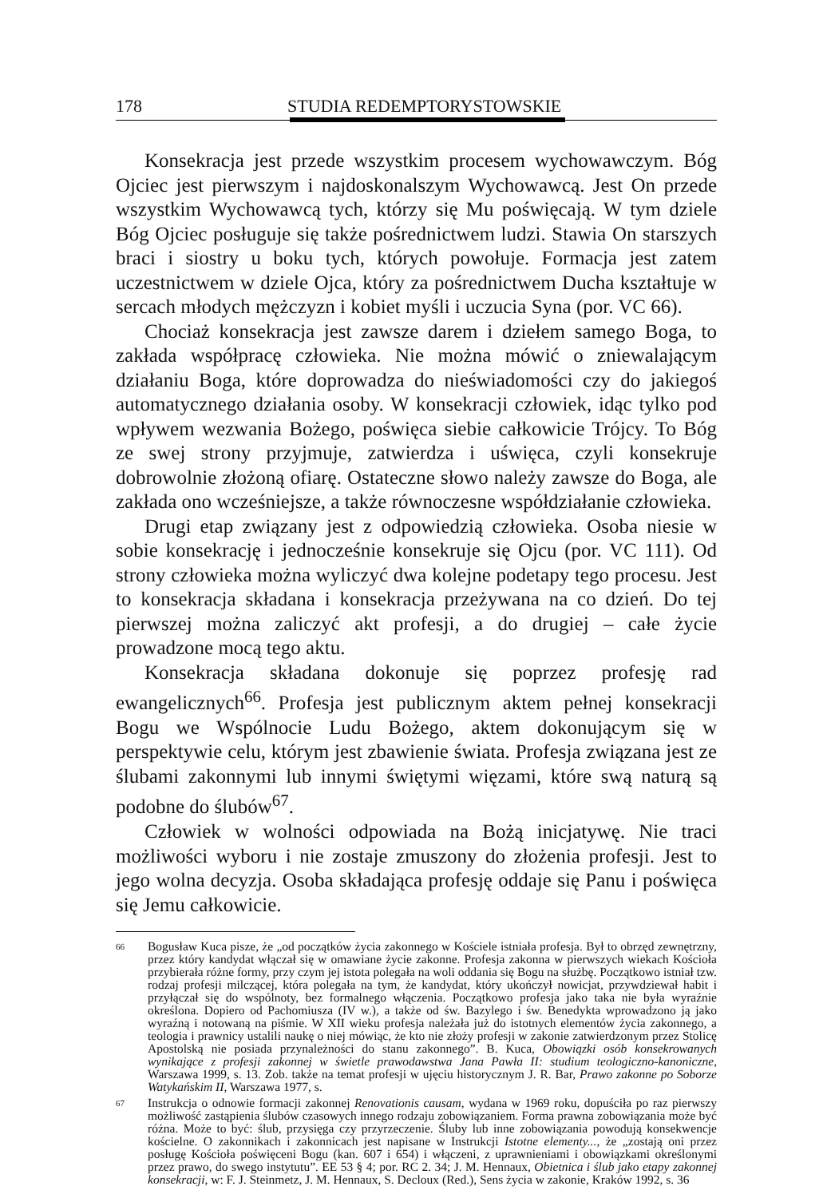178 STUDIA REDEMPTORYSTOWSKIE
Konsekracja jest przede wszystkim procesem wychowawczym. Bóg Ojciec jest pierwszym i najdoskonalszym Wychowawcą. Jest On przede wszystkim Wychowawcą tych, którzy się Mu poświęcają. W tym dziele Bóg Ojciec posługuje się także pośrednictwem ludzi. Stawia On starszych braci i siostry u boku tych, których powołuje. Formacja jest zatem uczestnictwem w dziele Ojca, który za pośrednictwem Ducha kształtuje w sercach młodych mężczyzn i kobiet myśli i uczucia Syna (por. VC 66).
Chociaż konsekracja jest zawsze darem i dziełem samego Boga, to zakłada współpracę człowieka. Nie można mówić o zniewalającym działaniu Boga, które doprowadza do nieświadomości czy do jakiegoś automatycznego działania osoby. W konsekracji człowiek, idąc tylko pod wpływem wezwania Bożego, poświęca siebie całkowicie Trójcy. To Bóg ze swej strony przyjmuje, zatwierdza i uświęca, czyli konsekruje dobrowolnie złożoną ofiarę. Ostateczne słowo należy zawsze do Boga, ale zakłada ono wcześniejsze, a także równoczesne współdziałanie człowieka.
Drugi etap związany jest z odpowiedzią człowieka. Osoba niesie w sobie konsekrację i jednocześnie konsekruje się Ojcu (por. VC 111). Od strony człowieka można wyliczyć dwa kolejne podetapy tego procesu. Jest to konsekracja składana i konsekracja przeżywana na co dzień. Do tej pierwszej można zaliczyć akt profesji, a do drugiej – całe życie prowadzone mocą tego aktu.
Konsekracja składana dokonuje się poprzez profesję rad ewangelicznych<sup>66</sup>. Profesja jest publicznym aktem pełnej konsekracji Bogu we Wspólnocie Ludu Bożego, aktem dokonującym się w perspektywie celu, którym jest zbawienie świata. Profesja związana jest ze ślubami zakonnymi lub innymi świętymi więzami, które swą naturą są podobne do ślubów<sup>67</sup>.
Człowiek w wolności odpowiada na Bożą inicjatywę. Nie traci możliwości wyboru i nie zostaje zmuszony do złożenia profesji. Jest to jego wolna decyzja. Osoba składająca profesję oddaje się Panu i poświęca się Jemu całkowicie.
66 Bogusław Kuca pisze, że „od początków życia zakonnego w Kościele istniała profesja. Był to obrzęd zewnętrzny, przez który kandydat włączał się w omawiane życie zakonne. Profesja zakonna w pierwszych wiekach Kościoła przybierała różne formy, przy czym jej istota polegała na woli oddania się Bogu na służbę. Początkowo istniał tzw. rodzaj profesji milczącej, która polegała na tym, że kandydat, który ukończył nowicjat, przywdziewał habit i przyłączał się do wspólnoty, bez formalnego włączenia. Początkowo profesja jako taka nie była wyraźnie określona. Dopiero od Pachomiusza (IV w.), a także od św. Bazylego i św. Benedykta wprowadzono ją jako wyraźną i notowaną na piśmie. W XII wieku profesja należała już do istotnych elementów życia zakonnego, a teologia i prawnicy ustalili naukę o niej mówiąc, że kto nie złoży profesji w zakonie zatwierdzonym przez Stolicę Apostolską nie posiada przynależności do stanu zakonnego”. B. Kuca, Obowiązki osób konsekrowanych wynikające z profesji zakonnej w świetle prawodawstwa Jana Pawła II: studium teologiczno-kanoniczne, Warszawa 1999, s. 13. Zob. także na temat profesji w ujęciu historycznym J. R. Bar, Prawo zakonne po Soborze Watykańskim II, Warszawa 1977, s.
67 Instrukcja o odnowie formacji zakonnej Renovationis causam, wydana w 1969 roku, dopuściła po raz pierwszy możliwość zastąpienia ślubów czasowych innego rodzaju zobowiązaniem. Forma prawna zobowiązania może być różna. Może to być: ślub, przysięga czy przyrzeczenie. Śluby lub inne zobowiązania powodują konsekwencje kościelne. O zakonnikach i zakonnicach jest napisane w Instrukcji Istotne elementy..., że „zostają oni przez posługę Kościoła poświęceni Bogu (kan. 607 i 654) i włączeni, z uprawnieniami i obowiązkami określonymi przez prawo, do swego instytutu”. EE 53 § 4; por. RC 2. 34; J. M. Hennaux, Obietnica i ślub jako etapy zakonnej konsekracji, w: F. J. Steinmetz, J. M. Hennaux, S. Decloux (Red.), Sens życia w zakonie, Kraków 1992, s. 36